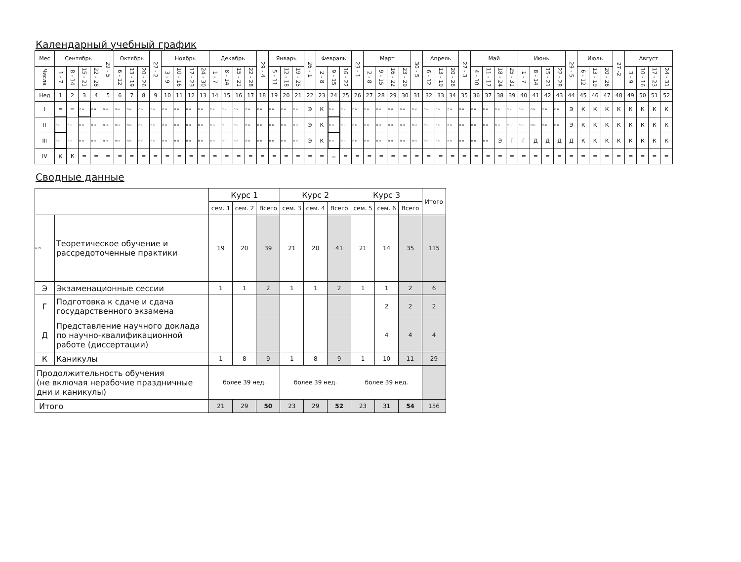Календарный учебный график
| Мес | Сентябрь | | | | 29 - 5 | Октябрь | | | 27 - 2 | Ноябрь | | | | Декабрь | | | | 29 - 4 | Январь | | | 26 - 1 | Февраль | | | 23 - 1 | Март | | | | 30 - 5 | Апрель | | | 27 - 3 | Май | | | | Июнь | | | | 29 - 5 | Июль | | | 27 -2 | Август | | | |
| Числа | 1 - 7 | 8 - 14 | 15 - 21 | 22 - 28 | | 6 - 12 | 13 - 19 | 20 - 26 | | 3 - 9 | 10 - 16 | 17 - 23 | 24 - 30 | 1 - 7 | 8 - 14 | 15 - 21 | 22 - 28 | | 5 - 11 | 12 - 18 | 19 - 25 | | 2 - 8 | 9 - 15 | 16 - 22 | | 2 - 8 | 9 - 15 | 16 - 22 | 23 - 29 | | 6 - 12 | 13 - 19 | 20 - 26 | | 4 - 10 | 11 - 17 | 18 - 24 | 25 - 31 | 1 - 7 | 8 - 14 | 15 - 21 | 22 - 28 | | 6 - 12 | 13 - 19 | 20 - 26 | | 3 - 9 | 10 - 16 | 17 - 23 | 24 - 31 |
| Нед | 1 | 2 | 3 | 4 | 5 | 6 | 7 | 8 | 9 | 10 | 11 | 12 | 13 | 14 | 15 | 16 | 17 | 18 | 19 | 20 | 21 | 22 | 23 | 24 | 25 | 26 | 27 | 28 | 29 | 30 | 31 | 32 | 33 | 34 | 35 | 36 | 37 | 38 | 39 | 40 | 41 | 42 | 43 | 44 | 45 | 46 | 47 | 48 | 49 | 50 | 51 | 52 |
| I | = | = | п н | п н | п н | п н | п н | п н | п н | п н | п н | п н | п н | п н | п н | п н | п н | п н | п н | п н | п н | Э | К | п н | п н | п н | п н | п н | п н | п н | п н | п н | п н | п н | п н | п н | п н | п н | п н | п н | п н | п н | п н | Э | К | К | К | К | К | К | К | К |
| II | п н | п н | п н | п н | п н | п н | п н | п н | п н | п н | п н | п н | п н | п н | п н | п н | п н | п н | п н | п н | п н | Э | К | п н | п н | п н | п н | п н | п н | п н | п н | п н | п н | п н | п н | п н | п н | п н | п н | п н | п н | п н | п н | Э | К | К | К | К | К | К | К | К |
| III | п н | п н | п н | п н | п н | п н | п н | п н | п н | п н | п н | п н | п н | п н | п н | п н | п н | п н | п н | п н | п н | Э | К | п н | п н | п н | п н | п н | п н | п н | п н | п н | п н | п н | п н | п н | п н | Э | Г | Г | Д | Д | Д | Д | К | К | К | К | К | К | К | К |
| IV | К | К | = | = | = | = | = | = | = | = | = | = | = | = | = | = | = | = | = | = | = | = | = | = | = | = | = | = | = | = | = | = | = | = | = | = | = | = | = | = | = | = | = | = | = | = | = | = | = | = | = | = |
Сводные данные
| | | Курс 1 | | | Курс 2 | | | Курс 3 | | | Итого |
| | | сем. 1 | сем. 2 | Всего | сем. 3 | сем. 4 | Всего | сем. 5 | сем. 6 | Всего | |
| н п | Теоретическое обучение и рассредоточенные практики | 19 | 20 | 39 | 21 | 20 | 41 | 21 | 14 | 35 | 115 |
| Э | Экзаменационные сессии | 1 | 1 | 2 | 1 | 1 | 2 | 1 | 1 | 2 | 6 |
| Г | Подготовка к сдаче и сдача государственного экзамена | | | | | | | | 2 | 2 | 2 |
| Д | Представление научного доклада по научно-квалификационной работе (диссертации) | | | | | | | | 4 | 4 | 4 |
| К | Каникулы | 1 | 8 | 9 | 1 | 8 | 9 | 1 | 10 | 11 | 29 |
| Продолжительность обучения (не включая нерабочие праздничные дни и каникулы) | | более 39 нед. | | | более 39 нед. | | | более 39 нед. | | | |
| Итого | | 21 | 29 | 50 | 23 | 29 | 52 | 23 | 31 | 54 | 156 |